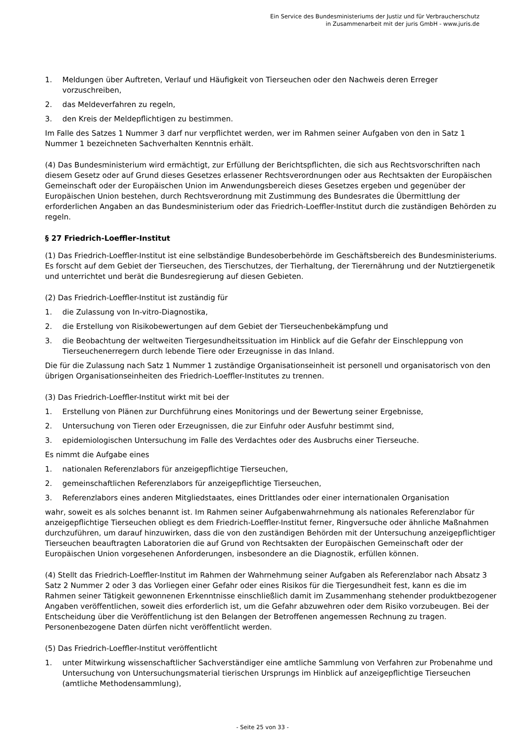Ein Service des Bundesministeriums der Justiz und für Verbraucherschutz
in Zusammenarbeit mit der juris GmbH - www.juris.de
1. Meldungen über Auftreten, Verlauf und Häufigkeit von Tierseuchen oder den Nachweis deren Erreger vorzuschreiben,
2. das Meldeverfahren zu regeln,
3. den Kreis der Meldepflichtigen zu bestimmen.
Im Falle des Satzes 1 Nummer 3 darf nur verpflichtet werden, wer im Rahmen seiner Aufgaben von den in Satz 1 Nummer 1 bezeichneten Sachverhalten Kenntnis erhält.
(4) Das Bundesministerium wird ermächtigt, zur Erfüllung der Berichtspflichten, die sich aus Rechtsvorschriften nach diesem Gesetz oder auf Grund dieses Gesetzes erlassener Rechtsverordnungen oder aus Rechtsakten der Europäischen Gemeinschaft oder der Europäischen Union im Anwendungsbereich dieses Gesetzes ergeben und gegenüber der Europäischen Union bestehen, durch Rechtsverordnung mit Zustimmung des Bundesrates die Übermittlung der erforderlichen Angaben an das Bundesministerium oder das Friedrich-Loeffler-Institut durch die zuständigen Behörden zu regeln.
§ 27 Friedrich-Loeffler-Institut
(1) Das Friedrich-Loeffler-Institut ist eine selbständige Bundesoberbehörde im Geschäftsbereich des Bundesministeriums. Es forscht auf dem Gebiet der Tierseuchen, des Tierschutzes, der Tierhaltung, der Tierernährung und der Nutztiergenetik und unterrichtet und berät die Bundesregierung auf diesen Gebieten.
(2) Das Friedrich-Loeffler-Institut ist zuständig für
1. die Zulassung von In-vitro-Diagnostika,
2. die Erstellung von Risikobewertungen auf dem Gebiet der Tierseuchenbekämpfung und
3. die Beobachtung der weltweiten Tiergesundheitssituation im Hinblick auf die Gefahr der Einschleppung von Tierseuchenerregern durch lebende Tiere oder Erzeugnisse in das Inland.
Die für die Zulassung nach Satz 1 Nummer 1 zuständige Organisationseinheit ist personell und organisatorisch von den übrigen Organisationseinheiten des Friedrich-Loeffler-Institutes zu trennen.
(3) Das Friedrich-Loeffler-Institut wirkt mit bei der
1. Erstellung von Plänen zur Durchführung eines Monitorings und der Bewertung seiner Ergebnisse,
2. Untersuchung von Tieren oder Erzeugnissen, die zur Einfuhr oder Ausfuhr bestimmt sind,
3. epidemiologischen Untersuchung im Falle des Verdachtes oder des Ausbruchs einer Tierseuche.
Es nimmt die Aufgabe eines
1. nationalen Referenzlabors für anzeigepflichtige Tierseuchen,
2. gemeinschaftlichen Referenzlabors für anzeigepflichtige Tierseuchen,
3. Referenzlabors eines anderen Mitgliedstaates, eines Drittlandes oder einer internationalen Organisation
wahr, soweit es als solches benannt ist. Im Rahmen seiner Aufgabenwahrnehmung als nationales Referenzlabor für anzeigepflichtige Tierseuchen obliegt es dem Friedrich-Loeffler-Institut ferner, Ringversuche oder ähnliche Maßnahmen durchzuführen, um darauf hinzuwirken, dass die von den zuständigen Behörden mit der Untersuchung anzeigepflichtiger Tierseuchen beauftragten Laboratorien die auf Grund von Rechtsakten der Europäischen Gemeinschaft oder der Europäischen Union vorgesehenen Anforderungen, insbesondere an die Diagnostik, erfüllen können.
(4) Stellt das Friedrich-Loeffler-Institut im Rahmen der Wahrnehmung seiner Aufgaben als Referenzlabor nach Absatz 3 Satz 2 Nummer 2 oder 3 das Vorliegen einer Gefahr oder eines Risikos für die Tiergesundheit fest, kann es die im Rahmen seiner Tätigkeit gewonnenen Erkenntnisse einschließlich damit im Zusammenhang stehender produktbezogener Angaben veröffentlichen, soweit dies erforderlich ist, um die Gefahr abzuwehren oder dem Risiko vorzubeugen. Bei der Entscheidung über die Veröffentlichung ist den Belangen der Betroffenen angemessen Rechnung zu tragen. Personenbezogene Daten dürfen nicht veröffentlicht werden.
(5) Das Friedrich-Loeffler-Institut veröffentlicht
1. unter Mitwirkung wissenschaftlicher Sachverständiger eine amtliche Sammlung von Verfahren zur Probenahme und Untersuchung von Untersuchungsmaterial tierischen Ursprungs im Hinblick auf anzeigepflichtige Tierseuchen (amtliche Methodensammlung),
- Seite 25 von 33 -